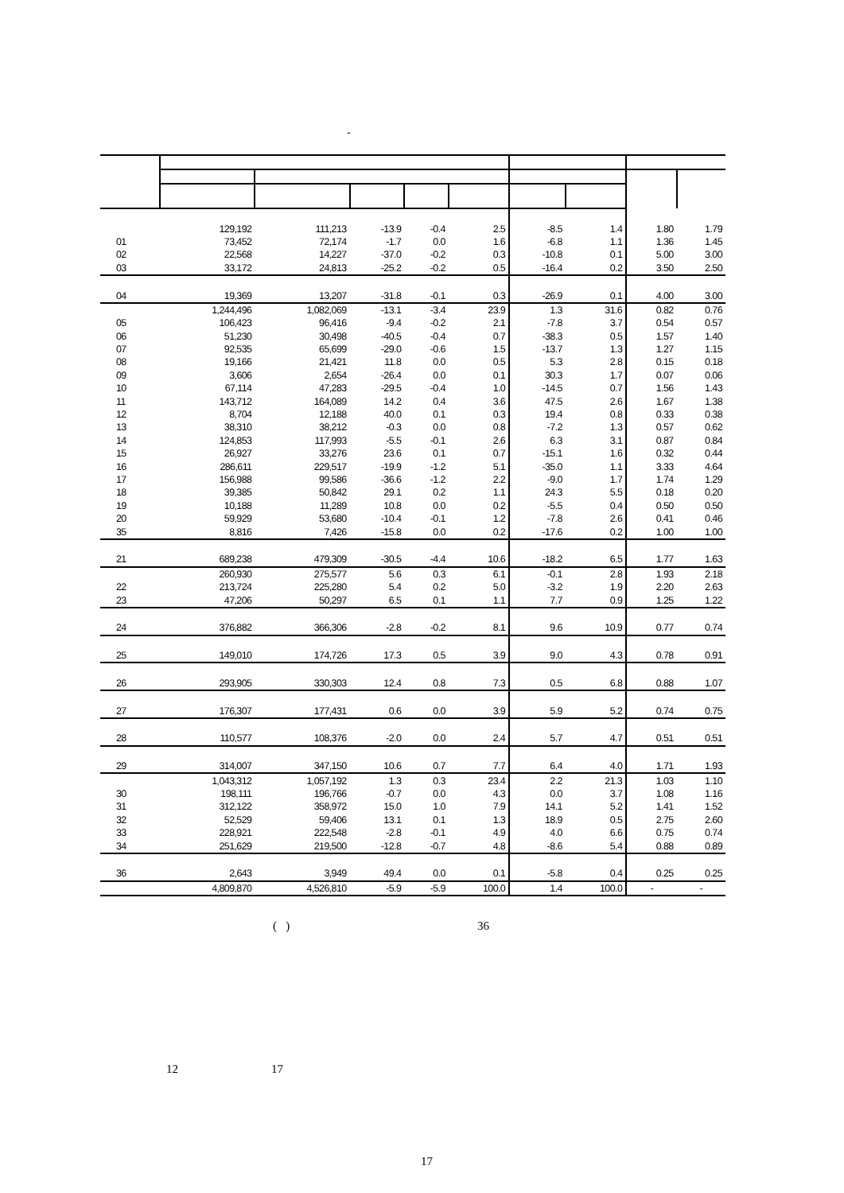-
| | 129,192 | 111,213 | -13.9 | -0.4 | 2.5 | -8.5 | 1.4 | 1.80 | 1.79 |
| 01 | 73,452 | 72,174 | -1.7 | 0.0 | 1.6 | -6.8 | 1.1 | 1.36 | 1.45 |
| 02 | 22,568 | 14,227 | -37.0 | -0.2 | 0.3 | -10.8 | 0.1 | 5.00 | 3.00 |
| 03 | 33,172 | 24,813 | -25.2 | -0.2 | 0.5 | -16.4 | 0.2 | 3.50 | 2.50 |
| 04 | 19,369 | 13,207 | -31.8 | -0.1 | 0.3 | -26.9 | 0.1 | 4.00 | 3.00 |
| | 1,244,496 | 1,082,069 | -13.1 | -3.4 | 23.9 | 1.3 | 31.6 | 0.82 | 0.76 |
| 05 | 106,423 | 96,416 | -9.4 | -0.2 | 2.1 | -7.8 | 3.7 | 0.54 | 0.57 |
| 06 | 51,230 | 30,498 | -40.5 | -0.4 | 0.7 | -38.3 | 0.5 | 1.57 | 1.40 |
| 07 | 92,535 | 65,699 | -29.0 | -0.6 | 1.5 | -13.7 | 1.3 | 1.27 | 1.15 |
| 08 | 19,166 | 21,421 | 11.8 | 0.0 | 0.5 | 5.3 | 2.8 | 0.15 | 0.18 |
| 09 | 3,606 | 2,654 | -26.4 | 0.0 | 0.1 | 30.3 | 1.7 | 0.07 | 0.06 |
| 10 | 67,114 | 47,283 | -29.5 | -0.4 | 1.0 | -14.5 | 0.7 | 1.56 | 1.43 |
| 11 | 143,712 | 164,089 | 14.2 | 0.4 | 3.6 | 47.5 | 2.6 | 1.67 | 1.38 |
| 12 | 8,704 | 12,188 | 40.0 | 0.1 | 0.3 | 19.4 | 0.8 | 0.33 | 0.38 |
| 13 | 38,310 | 38,212 | -0.3 | 0.0 | 0.8 | -7.2 | 1.3 | 0.57 | 0.62 |
| 14 | 124,853 | 117,993 | -5.5 | -0.1 | 2.6 | 6.3 | 3.1 | 0.87 | 0.84 |
| 15 | 26,927 | 33,276 | 23.6 | 0.1 | 0.7 | -15.1 | 1.6 | 0.32 | 0.44 |
| 16 | 286,611 | 229,517 | -19.9 | -1.2 | 5.1 | -35.0 | 1.1 | 3.33 | 4.64 |
| 17 | 156,988 | 99,586 | -36.6 | -1.2 | 2.2 | -9.0 | 1.7 | 1.74 | 1.29 |
| 18 | 39,385 | 50,842 | 29.1 | 0.2 | 1.1 | 24.3 | 5.5 | 0.18 | 0.20 |
| 19 | 10,188 | 11,289 | 10.8 | 0.0 | 0.2 | -5.5 | 0.4 | 0.50 | 0.50 |
| 20 | 59,929 | 53,680 | -10.4 | -0.1 | 1.2 | -7.8 | 2.6 | 0.41 | 0.46 |
| 35 | 8,816 | 7,426 | -15.8 | 0.0 | 0.2 | -17.6 | 0.2 | 1.00 | 1.00 |
| 21 | 689,238 | 479,309 | -30.5 | -4.4 | 10.6 | -18.2 | 6.5 | 1.77 | 1.63 |
| | 260,930 | 275,577 | 5.6 | 0.3 | 6.1 | -0.1 | 2.8 | 1.93 | 2.18 |
| 22 | 213,724 | 225,280 | 5.4 | 0.2 | 5.0 | -3.2 | 1.9 | 2.20 | 2.63 |
| 23 | 47,206 | 50,297 | 6.5 | 0.1 | 1.1 | 7.7 | 0.9 | 1.25 | 1.22 |
| 24 | 376,882 | 366,306 | -2.8 | -0.2 | 8.1 | 9.6 | 10.9 | 0.77 | 0.74 |
| 25 | 149,010 | 174,726 | 17.3 | 0.5 | 3.9 | 9.0 | 4.3 | 0.78 | 0.91 |
| 26 | 293,905 | 330,303 | 12.4 | 0.8 | 7.3 | 0.5 | 6.8 | 0.88 | 1.07 |
| 27 | 176,307 | 177,431 | 0.6 | 0.0 | 3.9 | 5.9 | 5.2 | 0.74 | 0.75 |
| 28 | 110,577 | 108,376 | -2.0 | 0.0 | 2.4 | 5.7 | 4.7 | 0.51 | 0.51 |
| 29 | 314,007 | 347,150 | 10.6 | 0.7 | 7.7 | 6.4 | 4.0 | 1.71 | 1.93 |
| | 1,043,312 | 1,057,192 | 1.3 | 0.3 | 23.4 | 2.2 | 21.3 | 1.03 | 1.10 |
| 30 | 198,111 | 196,766 | -0.7 | 0.0 | 4.3 | 0.0 | 3.7 | 1.08 | 1.16 |
| 31 | 312,122 | 358,972 | 15.0 | 1.0 | 7.9 | 14.1 | 5.2 | 1.41 | 1.52 |
| 32 | 52,529 | 59,406 | 13.1 | 0.1 | 1.3 | 18.9 | 0.5 | 2.75 | 2.60 |
| 33 | 228,921 | 222,548 | -2.8 | -0.1 | 4.9 | 4.0 | 6.6 | 0.75 | 0.74 |
| 34 | 251,629 | 219,500 | -12.8 | -0.7 | 4.8 | -8.6 | 5.4 | 0.88 | 0.89 |
| 36 | 2,643 | 3,949 | 49.4 | 0.0 | 0.1 | -5.8 | 0.4 | 0.25 | 0.25 |
| | 4,809,870 | 4,526,810 | -5.9 | -5.9 | 100.0 | 1.4 | 100.0 | - | - |
( ) 36
12 17
17